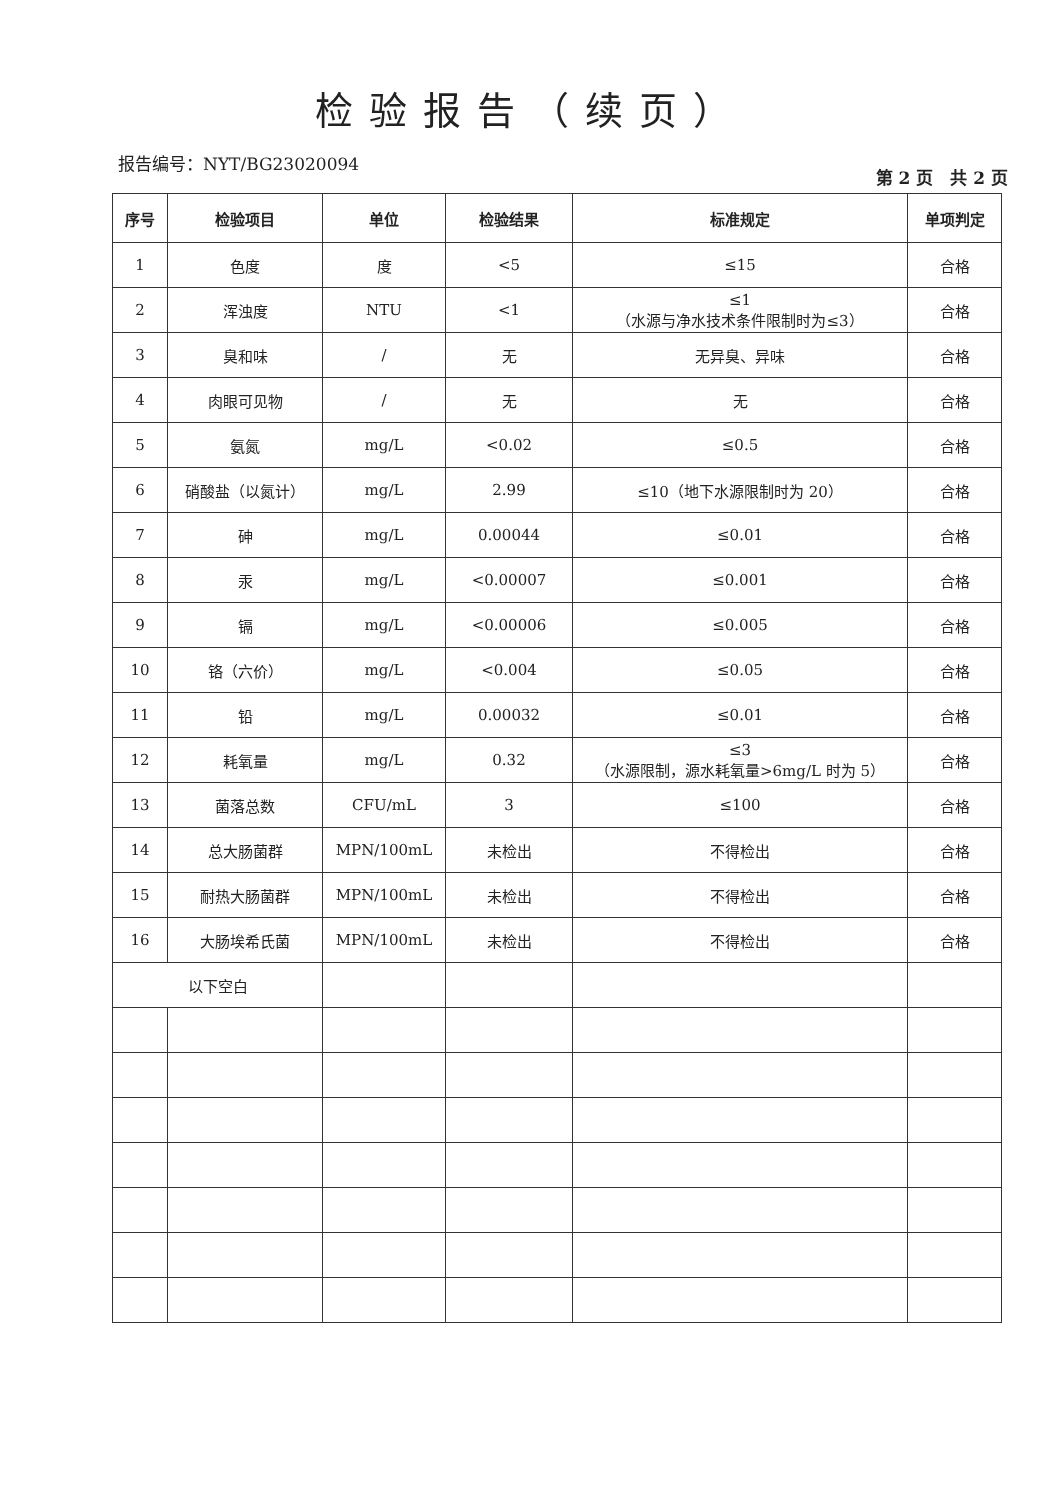检验报告（续页）
报告编号：NYT/BG23020094
第 2 页　共 2 页
| 序号 | 检验项目 | 单位 | 检验结果 | 标准规定 | 单项判定 |
| --- | --- | --- | --- | --- | --- |
| 1 | 色度 | 度 | <5 | ≤15 | 合格 |
| 2 | 浑浊度 | NTU | <1 | ≤1 （水源与净水技术条件限制时为≤3） | 合格 |
| 3 | 臭和味 | / | 无 | 无异臭、异味 | 合格 |
| 4 | 肉眼可见物 | / | 无 | 无 | 合格 |
| 5 | 氨氮 | mg/L | <0.02 | ≤0.5 | 合格 |
| 6 | 硝酸盐（以氮计） | mg/L | 2.99 | ≤10（地下水源限制时为 20） | 合格 |
| 7 | 砷 | mg/L | 0.00044 | ≤0.01 | 合格 |
| 8 | 汞 | mg/L | <0.00007 | ≤0.001 | 合格 |
| 9 | 镉 | mg/L | <0.00006 | ≤0.005 | 合格 |
| 10 | 铬（六价） | mg/L | <0.004 | ≤0.05 | 合格 |
| 11 | 铅 | mg/L | 0.00032 | ≤0.01 | 合格 |
| 12 | 耗氧量 | mg/L | 0.32 | ≤3 （水源限制，源水耗氧量>6mg/L 时为 5） | 合格 |
| 13 | 菌落总数 | CFU/mL | 3 | ≤100 | 合格 |
| 14 | 总大肠菌群 | MPN/100mL | 未检出 | 不得检出 | 合格 |
| 15 | 耐热大肠菌群 | MPN/100mL | 未检出 | 不得检出 | 合格 |
| 16 | 大肠埃希氏菌 | MPN/100mL | 未检出 | 不得检出 | 合格 |
| 以下空白 | | | | | |